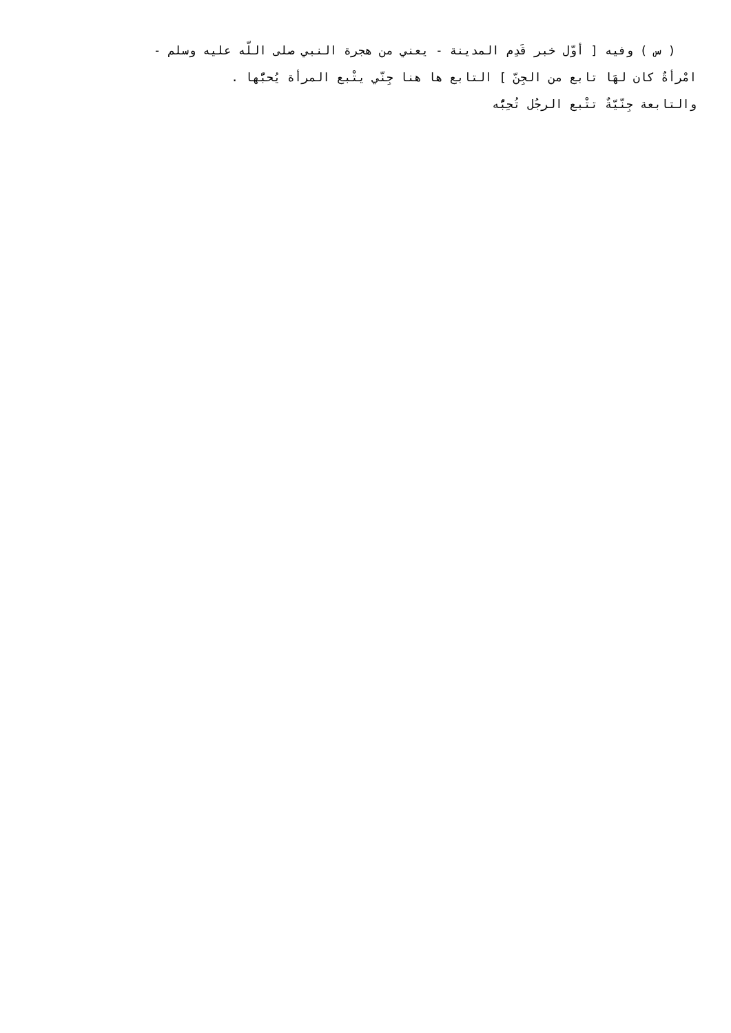( س ) وفيه [ أوّل خبر قَدِم المدينة - يعني من هجرة النبي صلى اللّه عليه وسلم -
امْرأةٌ كان لهَا تابع من الجِنّ ] التابع ها هنا جِنّي يتْبع المرأة يُحبُّها .
والتابعة جِنّيّةٌ تتْبع الرجُل تُحِبُّه